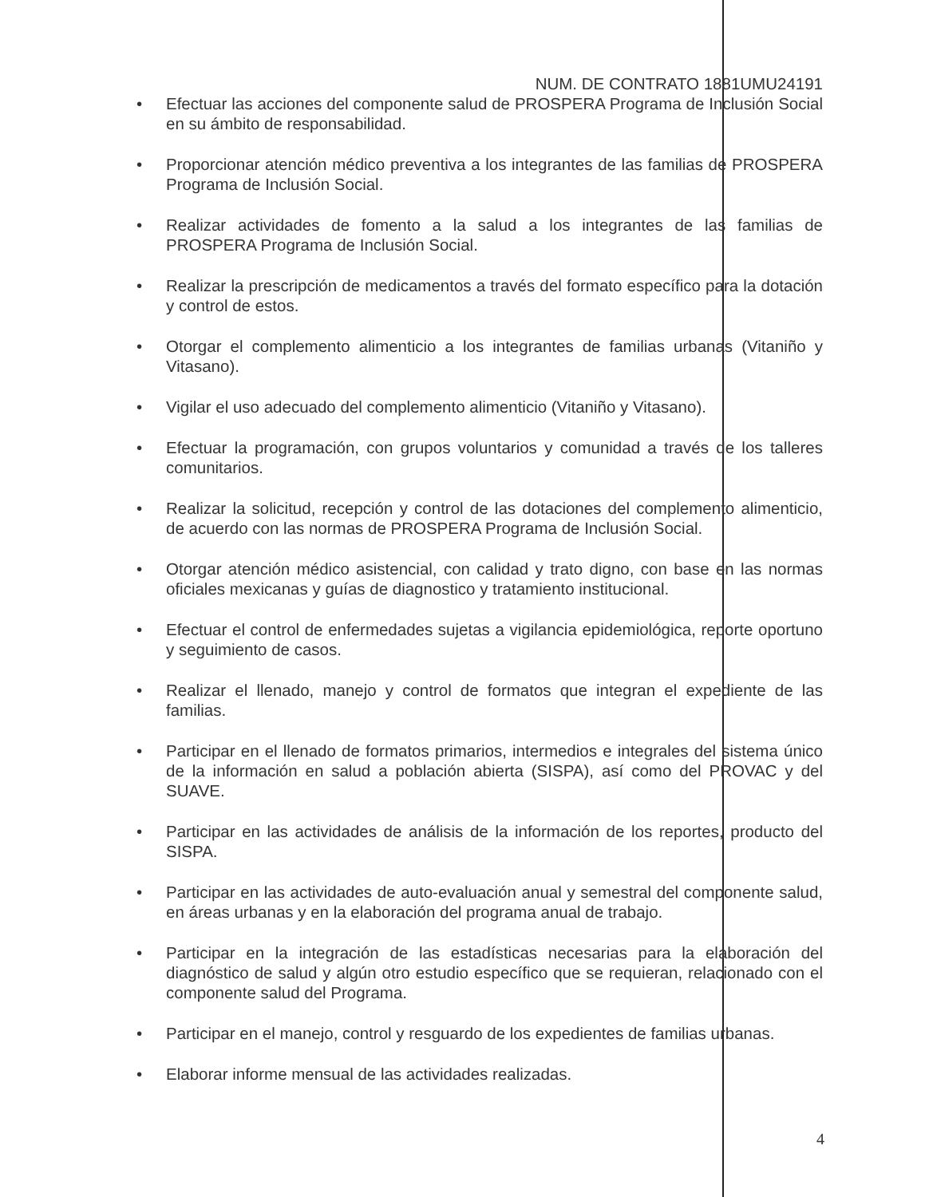NUM. DE CONTRATO 1881UMU24191
Efectuar las acciones del componente salud de PROSPERA Programa de Inclusión Social en su ámbito de responsabilidad.
Proporcionar atención médico preventiva a los integrantes de las familias de PROSPERA Programa de Inclusión Social.
Realizar actividades de fomento a la salud a los integrantes de las familias de PROSPERA Programa de Inclusión Social.
Realizar la prescripción de medicamentos a través del formato específico para la dotación y control de estos.
Otorgar el complemento alimenticio a los integrantes de familias urbanas (Vitaniño y Vitasano).
Vigilar el uso adecuado del complemento alimenticio (Vitaniño y Vitasano).
Efectuar la programación, con grupos voluntarios y comunidad a través de los talleres comunitarios.
Realizar la solicitud, recepción y control de las dotaciones del complemento alimenticio, de acuerdo con las normas de PROSPERA Programa de Inclusión Social.
Otorgar atención médico asistencial, con calidad y trato digno, con base en las normas oficiales mexicanas y guías de diagnostico y tratamiento institucional.
Efectuar el control de enfermedades sujetas a vigilancia epidemiológica, reporte oportuno y seguimiento de casos.
Realizar el llenado, manejo y control de formatos que integran el expediente de las familias.
Participar en el llenado de formatos primarios, intermedios e integrales del sistema único de la información en salud a población abierta (SISPA), así como del PROVAC y del SUAVE.
Participar en las actividades de análisis de la información de los reportes, producto del SISPA.
Participar en las actividades de auto-evaluación anual y semestral del componente salud, en áreas urbanas y en la elaboración del programa anual de trabajo.
Participar en la integración de las estadísticas necesarias para la elaboración del diagnóstico de salud y algún otro estudio específico que se requieran, relacionado con el componente salud del Programa.
Participar en el manejo, control y resguardo de los expedientes de familias urbanas.
Elaborar informe mensual de las actividades realizadas.
4